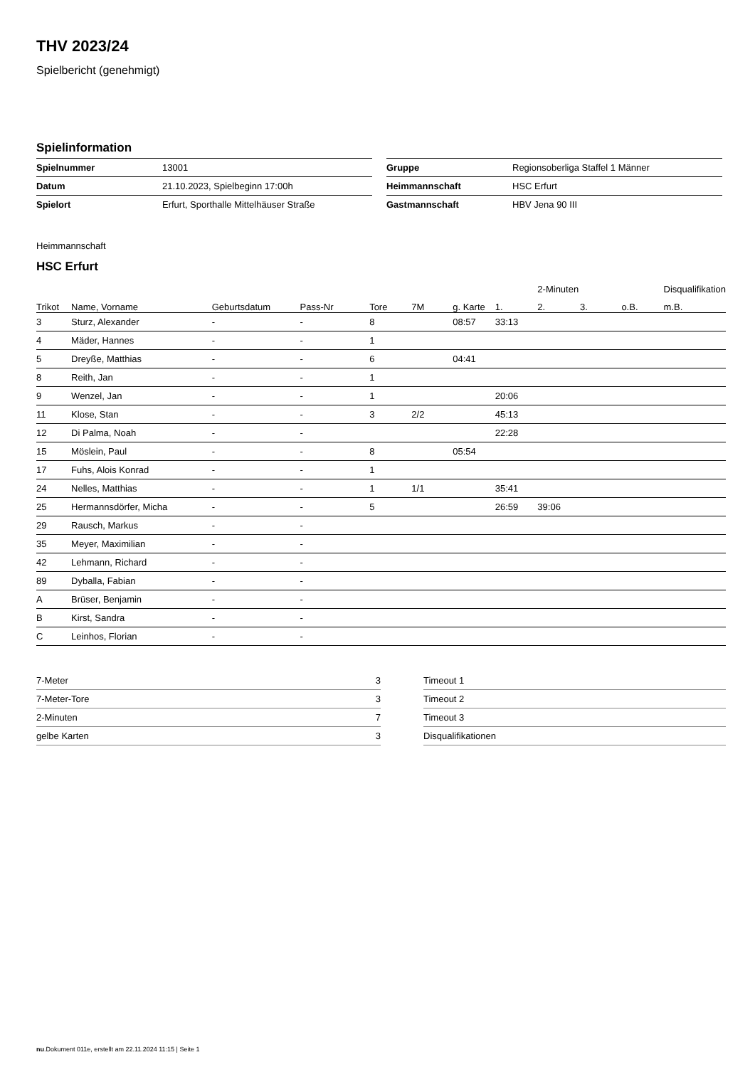THV 2023/24
Spielbericht (genehmigt)
Spielinformation
| Spielnummer | 13001 |
| Datum | 21.10.2023, Spielbeginn 17:00h |
| Spielort | Erfurt, Sporthalle Mittelhäuser Straße |
| Gruppe | Regionsoberliga Staffel 1 Männer |
| Heimmannschaft | HSC Erfurt |
| Gastmannschaft | HBV Jena 90 III |
Heimmannschaft
HSC Erfurt
| | | | | | | | | 2-Minuten | | | Disqualifikation |
| --- | --- | --- | --- | --- | --- | --- | --- | --- | --- | --- | --- |
| Trikot | Name, Vorname | Geburtsdatum | Pass-Nr | Tore | 7M | g. Karte | 1. | 2. | 3. | o.B. | m.B. |
| 3 | Sturz, Alexander | - | - | 8 | | 08:57 | 33:13 | | | | |
| 4 | Mäder, Hannes | - | - | 1 | | | | | | | |
| 5 | Dreyße, Matthias | - | - | 6 | | 04:41 | | | | | |
| 8 | Reith, Jan | - | - | 1 | | | | | | | |
| 9 | Wenzel, Jan | - | - | 1 | | | 20:06 | | | | |
| 11 | Klose, Stan | - | - | 3 | 2/2 | | 45:13 | | | | |
| 12 | Di Palma, Noah | - | - | | | | 22:28 | | | | |
| 15 | Möslein, Paul | - | - | 8 | | 05:54 | | | | | |
| 17 | Fuhs, Alois Konrad | - | - | 1 | | | | | | | |
| 24 | Nelles, Matthias | - | - | 1 | 1/1 | | 35:41 | | | | |
| 25 | Hermannsdörfer, Micha | - | - | 5 | | | 26:59 | 39:06 | | | |
| 29 | Rausch, Markus | - | - | | | | | | | | |
| 35 | Meyer, Maximilian | - | - | | | | | | | | |
| 42 | Lehmann, Richard | - | - | | | | | | | | |
| 89 | Dyballa, Fabian | - | - | | | | | | | | |
| A | Brüser, Benjamin | - | - | | | | | | | | |
| B | Kirst, Sandra | - | - | | | | | | | | |
| C | Leinhos, Florian | - | - | | | | | | | | |
| 7-Meter | 3 |
| 7-Meter-Tore | 3 |
| 2-Minuten | 7 |
| gelbe Karten | 3 |
| Timeout 1 |
| Timeout 2 |
| Timeout 3 |
| Disqualifikationen |
nu.Dokument 011e, erstellt am 22.11.2024 11:15 | Seite 1